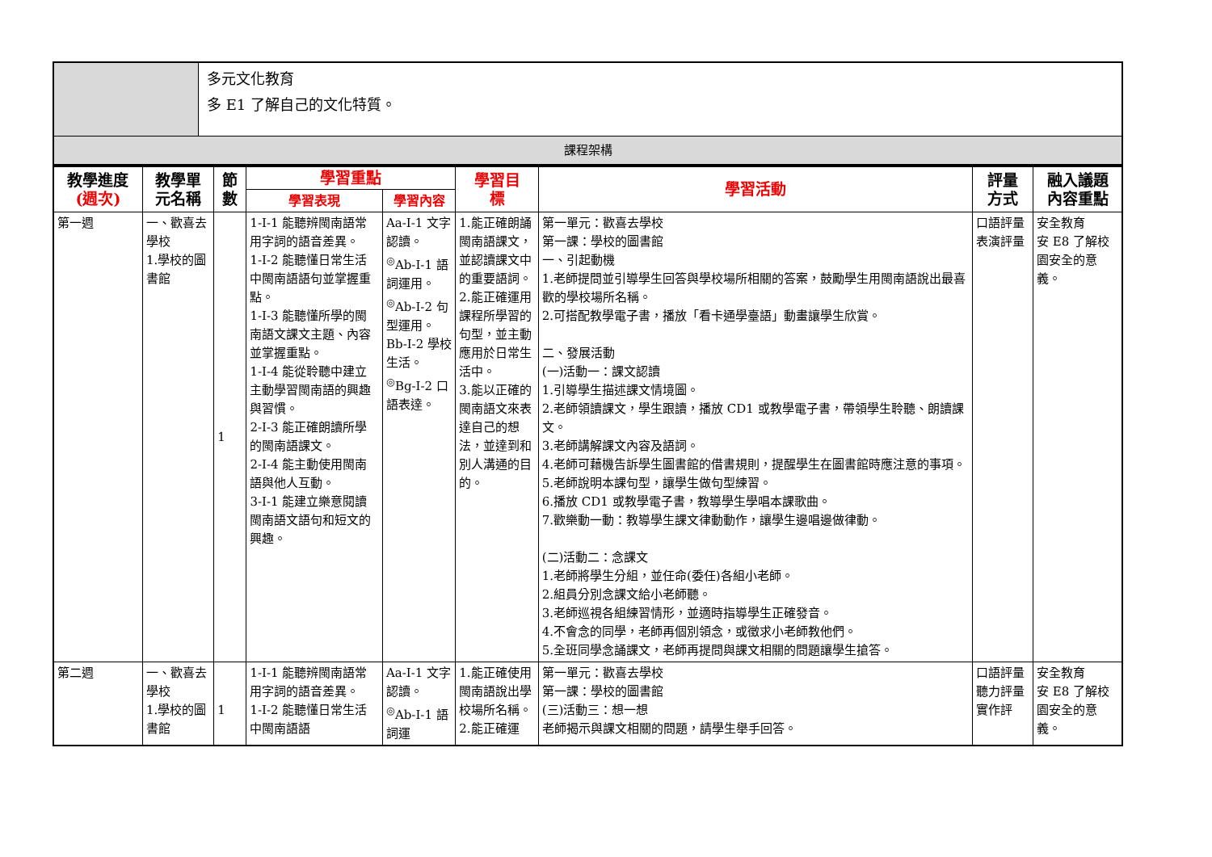| | 多元文化教育 多 E1 了解自己的文化特質。 |
| 課程架構 | |
| 教學進度 (週次) | 教學單 元名稱 | 節 數 | 學習重點 | | 學習目 標 | 學習活動 | 評量 方式 | 融入議題 內容重點 |
| --- | --- | --- | --- | --- | --- | --- | --- | --- |
| | | | 學習表現 | 學習內容 | | | | |
| 第一週 | 一、歡喜去學校 1.學校的圖書館 | 1 | 1-Ⅰ-1 能聽辨閩南語常用字詞的語音差異。 1-Ⅰ-2 能聽懂日常生活中閩南語語句並掌握重點。 1-Ⅰ-3 能聽懂所學的閩南語文課文主題、內容並掌握重點。 1-Ⅰ-4 能從聆聽中建立主動學習閩南語的興趣與習慣。 2-Ⅰ-3 能正確朗讀所學的閩南語課文。 2-Ⅰ-4 能主動使用閩南語與他人互動。 3-Ⅰ-1 能建立樂意閱讀閩南語文語句和短文的興趣。 | Aa-Ⅰ-1 文字認讀。 <sup>◎</sup>Ab-Ⅰ-1 語詞運用。 <sup>◎</sup>Ab-Ⅰ-2 句型運用。 Bb-Ⅰ-2 學校生活。 <sup>◎</sup>Bg-Ⅰ-2 口語表達。 | 1.能正確朗誦閩南語課文，並認讀課文中的重要語詞。 2.能正確運用課程所學習的句型，並主動應用於日常生活中。 3.能以正確的閩南語文來表達自己的想法，並達到和別人溝通的目的。 | 第一單元：歡喜去學校 第一課：學校的圖書館 一、引起動機 1.老師提問並引導學生回答與學校場所相關的答案，鼓勵學生用閩南語說出最喜歡的學校場所名稱。 2.可搭配教學電子書，播放「看卡通學臺語」動畫讓學生欣賞。 二、發展活動 (一)活動一：課文認讀 1.引導學生描述課文情境圖。 2.老師領讀課文，學生跟讀，播放 CD1 或教學電子書，帶領學生聆聽、朗讀課文。 3.老師講解課文內容及語詞。 4.老師可藉機告訴學生圖書館的借書規則，提醒學生在圖書館時應注意的事項。 5.老師說明本課句型，讓學生做句型練習。 6.播放 CD1 或教學電子書，教導學生學唱本課歌曲。 7.歡樂動一動：教導學生課文律動動作，讓學生邊唱邊做律動。 (二)活動二：念課文 1.老師將學生分組，並任命(委任)各組小老師。 2.組員分別念課文給小老師聽。 3.老師巡視各組練習情形，並適時指導學生正確發音。 4.不會念的同學，老師再個別領念，或徵求小老師教他們。 5.全班同學念誦課文，老師再提問與課文相關的問題讓學生搶答。 | 口語評量 表演評量 | 安全教育 安 E8 了解校園安全的意義。 |
| 第二週 | 一、歡喜去學校 1.學校的圖書館 | 1 | 1-Ⅰ-1 能聽辨閩南語常用字詞的語音差異。 1-Ⅰ-2 能聽懂日常生活中閩南語語 | Aa-Ⅰ-1 文字認讀。 <sup>◎</sup>Ab-Ⅰ-1 語詞運 | 1.能正確使用閩南語說出學校場所名稱。 2.能正確運 | 第一單元：歡喜去學校 第一課：學校的圖書館 (三)活動三：想一想 老師揭示與課文相關的問題，請學生舉手回答。 | 口語評量 聽力評量 實作評 | 安全教育 安 E8 了解校園安全的意義。 |